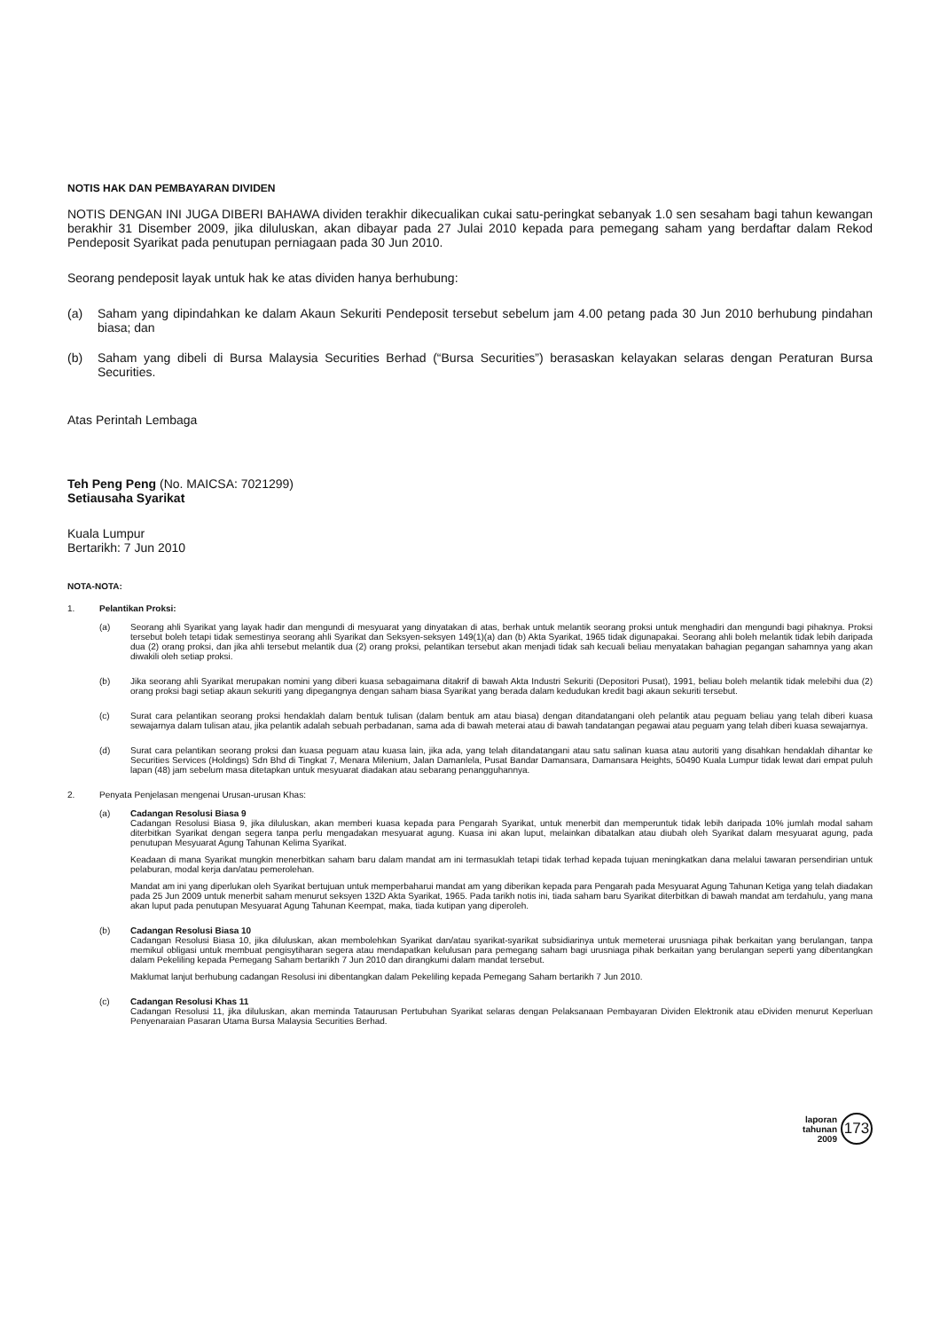NOTIS HAK DAN PEMBAYARAN DIVIDEN
NOTIS DENGAN INI JUGA DIBERI BAHAWA dividen terakhir dikecualikan cukai satu-peringkat sebanyak 1.0 sen sesaham bagi tahun kewangan berakhir 31 Disember 2009, jika diluluskan, akan dibayar pada 27 Julai 2010 kepada para pemegang saham yang berdaftar dalam Rekod Pendeposit Syarikat pada penutupan perniagaan pada 30 Jun 2010.
Seorang pendeposit layak untuk hak ke atas dividen hanya berhubung:
(a) Saham yang dipindahkan ke dalam Akaun Sekuriti Pendeposit tersebut sebelum jam 4.00 petang pada 30 Jun 2010 berhubung pindahan biasa; dan
(b) Saham yang dibeli di Bursa Malaysia Securities Berhad (“Bursa Securities”) berasaskan kelayakan selaras dengan Peraturan Bursa Securities.
Atas Perintah Lembaga
Teh Peng Peng (No. MAICSA: 7021299)
Setiausaha Syarikat
Kuala Lumpur
Bertarikh: 7 Jun 2010
NOTA-NOTA:
1. Pelantikan Proksi:
(a) Seorang ahli Syarikat yang layak hadir dan mengundi di mesyuarat yang dinyatakan di atas, berhak untuk melantik seorang proksi untuk menghadiri dan mengundi bagi pihaknya. Proksi tersebut boleh tetapi tidak semestinya seorang ahli Syarikat dan Seksyen-seksyen 149(1)(a) dan (b) Akta Syarikat, 1965 tidak digunapakai. Seorang ahli boleh melantik tidak lebih daripada dua (2) orang proksi, dan jika ahli tersebut melantik dua (2) orang proksi, pelantikan tersebut akan menjadi tidak sah kecuali beliau menyatakan bahagian pegangan sahamnya yang akan diwakili oleh setiap proksi.
(b) Jika seorang ahli Syarikat merupakan nomini yang diberi kuasa sebagaimana ditakrif di bawah Akta Industri Sekuriti (Depositori Pusat), 1991, beliau boleh melantik tidak melebihi dua (2) orang proksi bagi setiap akaun sekuriti yang dipegangnya dengan saham biasa Syarikat yang berada dalam kedudukan kredit bagi akaun sekuriti tersebut.
(c) Surat cara pelantikan seorang proksi hendaklah dalam bentuk tulisan (dalam bentuk am atau biasa) dengan ditandatangani oleh pelantik atau peguam beliau yang telah diberi kuasa sewajarnya dalam tulisan atau, jika pelantik adalah sebuah perbadanan, sama ada di bawah meterai atau di bawah tandatangan pegawai atau peguam yang telah diberi kuasa sewajarnya.
(d) Surat cara pelantikan seorang proksi dan kuasa peguam atau kuasa lain, jika ada, yang telah ditandatangani atau satu salinan kuasa atau autoriti yang disahkan hendaklah dihantar ke Securities Services (Holdings) Sdn Bhd di Tingkat 7, Menara Milenium, Jalan Damanlela, Pusat Bandar Damansara, Damansara Heights, 50490 Kuala Lumpur tidak lewat dari empat puluh lapan (48) jam sebelum masa ditetapkan untuk mesyuarat diadakan atau sebarang penangguhannya.
2. Penyata Penjelasan mengenai Urusan-urusan Khas:
(a) Cadangan Resolusi Biasa 9
Cadangan Resolusi Biasa 9, jika diluluskan, akan memberi kuasa kepada para Pengarah Syarikat, untuk menerbit dan memperuntuk tidak lebih daripada 10% jumlah modal saham diterbitkan Syarikat dengan segera tanpa perlu mengadakan mesyuarat agung. Kuasa ini akan luput, melainkan dibatalkan atau diubah oleh Syarikat dalam mesyuarat agung, pada penutupan Mesyuarat Agung Tahunan Kelima Syarikat.
Keadaan di mana Syarikat mungkin menerbitkan saham baru dalam mandat am ini termasuklah tetapi tidak terhad kepada tujuan meningkatkan dana melalui tawaran persendirian untuk pelaburan, modal kerja dan/atau pemerolehan.
Mandat am ini yang diperlukan oleh Syarikat bertujuan untuk memperbaharui mandat am yang diberikan kepada para Pengarah pada Mesyuarat Agung Tahunan Ketiga yang telah diadakan pada 25 Jun 2009 untuk menerbit saham menurut seksyen 132D Akta Syarikat, 1965. Pada tarikh notis ini, tiada saham baru Syarikat diterbitkan di bawah mandat am terdahulu, yang mana akan luput pada penutupan Mesyuarat Agung Tahunan Keempat, maka, tiada kutipan yang diperoleh.
(b) Cadangan Resolusi Biasa 10
Cadangan Resolusi Biasa 10, jika diluluskan, akan membolehkan Syarikat dan/atau syarikat-syarikat subsidiarinya untuk memeterai urusniaga pihak berkaitan yang berulangan, tanpa memikul obligasi untuk membuat pengisytiharan segera atau mendapatkan kelulusan para pemegang saham bagi urusniaga pihak berkaitan yang berulangan seperti yang dibentangkan dalam Pekeliling kepada Pemegang Saham bertarikh 7 Jun 2010 dan dirangkumi dalam mandat tersebut.
Maklumat lanjut berhubung cadangan Resolusi ini dibentangkan dalam Pekeliling kepada Pemegang Saham bertarikh 7 Jun 2010.
(c) Cadangan Resolusi Khas 11
Cadangan Resolusi 11, jika diluluskan, akan meminda Tataurusan Pertubuhan Syarikat selaras dengan Pelaksanaan Pembayaran Dividen Elektronik atau eDividen menurut Keperluan Penyenaraian Pasaran Utama Bursa Malaysia Securities Berhad.
laporan
tahunan
2009
173